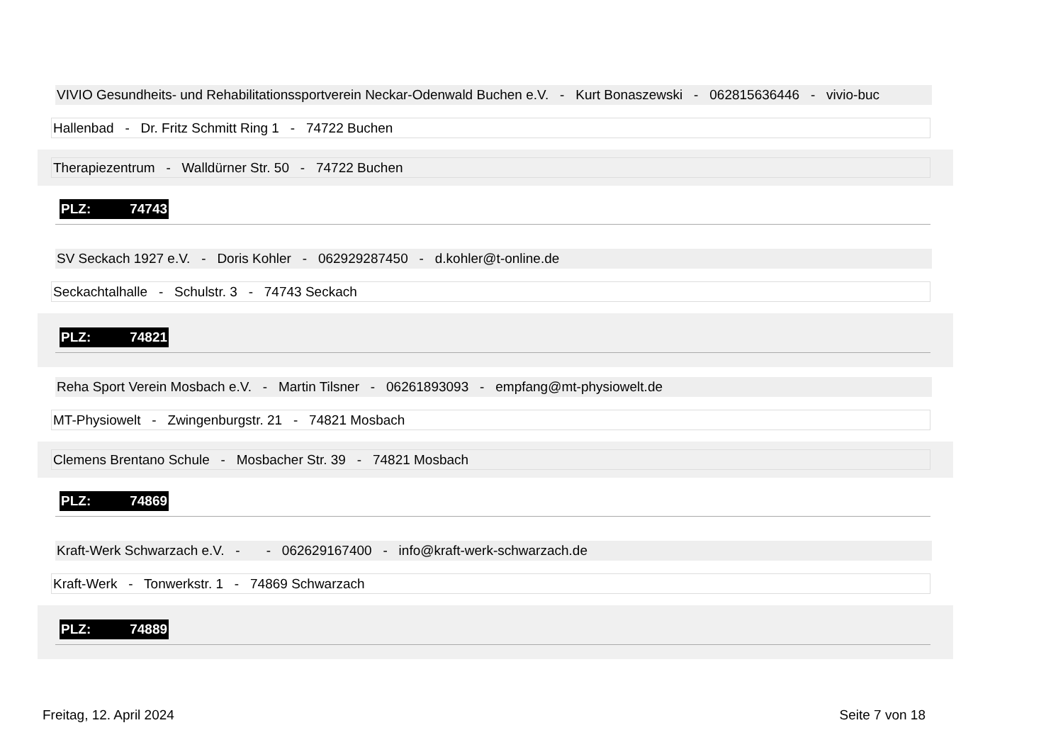VIVIO Gesundheits- und Rehabilitationssportverein Neckar-Odenwald Buchen e.V. - Kurt Bonaszewski - 062815636446 - vivio-buc
Hallenbad - Dr. Fritz Schmitt Ring 1 - 74722 Buchen
Therapiezentrum - Walldürner Str. 50 - 74722 Buchen
PLZ: 74743
SV Seckach 1927 e.V. - Doris Kohler - 062929287450 - d.kohler@t-online.de
Seckachtalhalle - Schulstr. 3 - 74743 Seckach
PLZ: 74821
Reha Sport Verein Mosbach e.V. - Martin Tilsner - 06261893093 - empfang@mt-physiowelt.de
MT-Physiowelt - Zwingenburgstr. 21 - 74821 Mosbach
Clemens Brentano Schule - Mosbacher Str. 39 - 74821 Mosbach
PLZ: 74869
Kraft-Werk Schwarzach e.V. - - 062629167400 - info@kraft-werk-schwarzach.de
Kraft-Werk - Tonwerkstr. 1 - 74869 Schwarzach
PLZ: 74889
Freitag, 12. April 2024 Seite 7 von 18